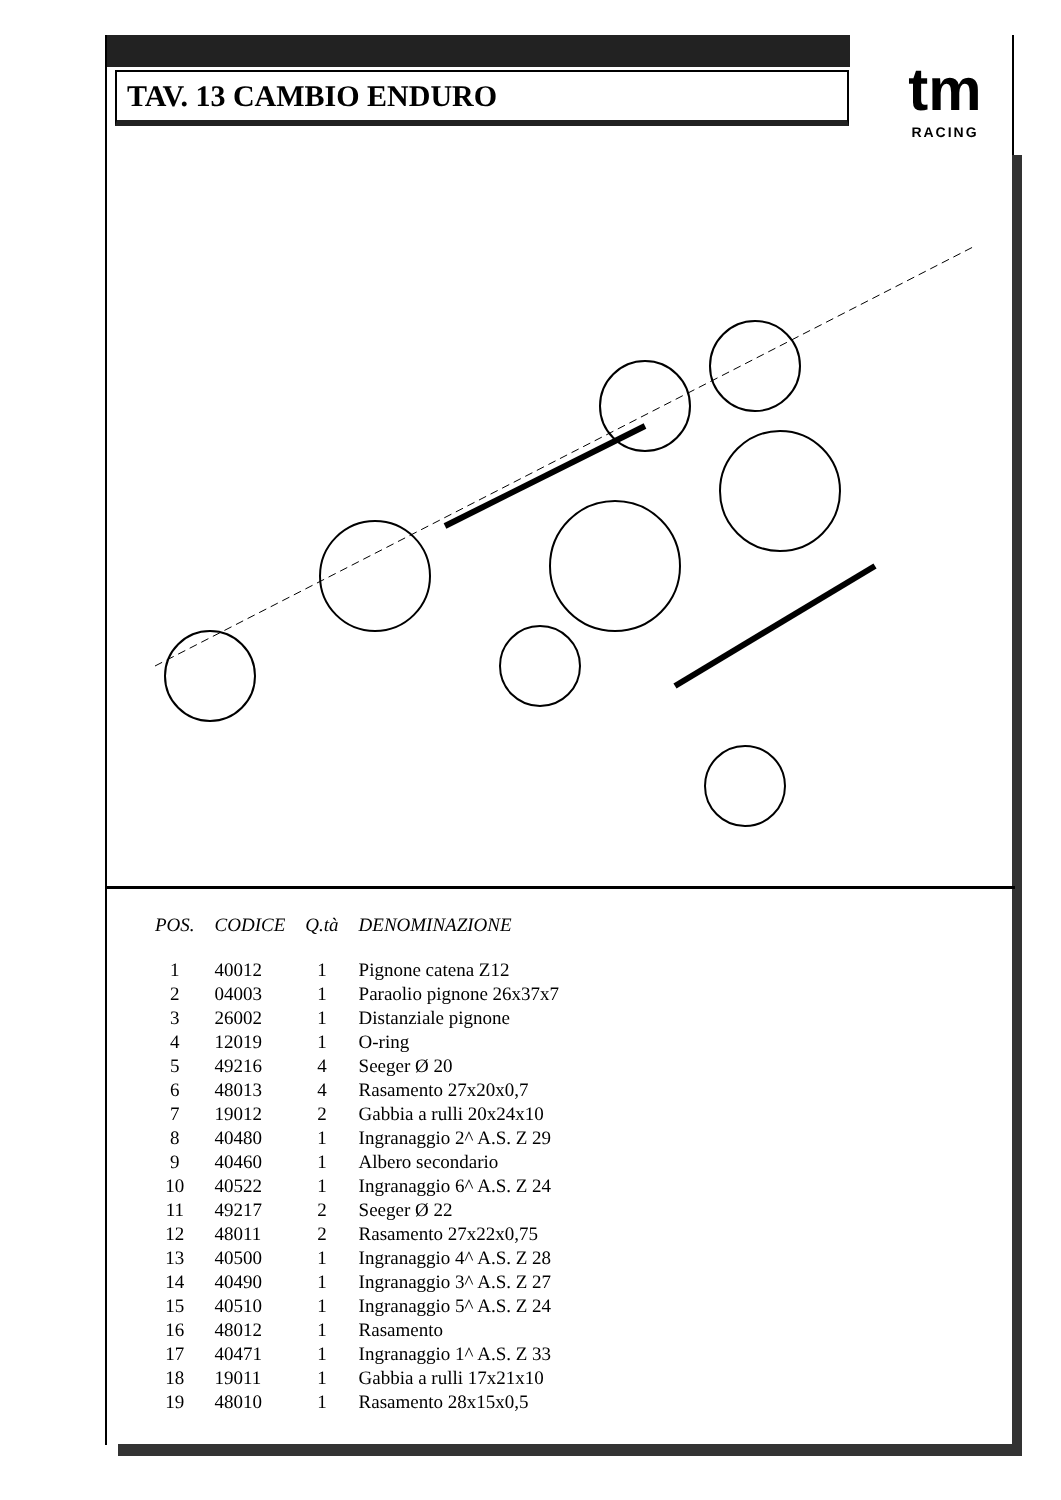TAV. 13 CAMBIO ENDURO
tm
RACING
| POS. | CODICE | Q.tà | DENOMINAZIONE |
| --- | --- | --- | --- |
| 1 | 40012 | 1 | Pignone catena Z12 |
| 2 | 04003 | 1 | Paraolio pignone 26x37x7 |
| 3 | 26002 | 1 | Distanziale pignone |
| 4 | 12019 | 1 | O-ring |
| 5 | 49216 | 4 | Seeger Ø 20 |
| 6 | 48013 | 4 | Rasamento 27x20x0,7 |
| 7 | 19012 | 2 | Gabbia a rulli 20x24x10 |
| 8 | 40480 | 1 | Ingranaggio 2^ A.S. Z 29 |
| 9 | 40460 | 1 | Albero secondario |
| 10 | 40522 | 1 | Ingranaggio 6^ A.S. Z 24 |
| 11 | 49217 | 2 | Seeger Ø 22 |
| 12 | 48011 | 2 | Rasamento 27x22x0,75 |
| 13 | 40500 | 1 | Ingranaggio 4^ A.S. Z 28 |
| 14 | 40490 | 1 | Ingranaggio 3^ A.S. Z 27 |
| 15 | 40510 | 1 | Ingranaggio 5^ A.S. Z 24 |
| 16 | 48012 | 1 | Rasamento |
| 17 | 40471 | 1 | Ingranaggio 1^ A.S. Z 33 |
| 18 | 19011 | 1 | Gabbia a rulli 17x21x10 |
| 19 | 48010 | 1 | Rasamento 28x15x0,5 |